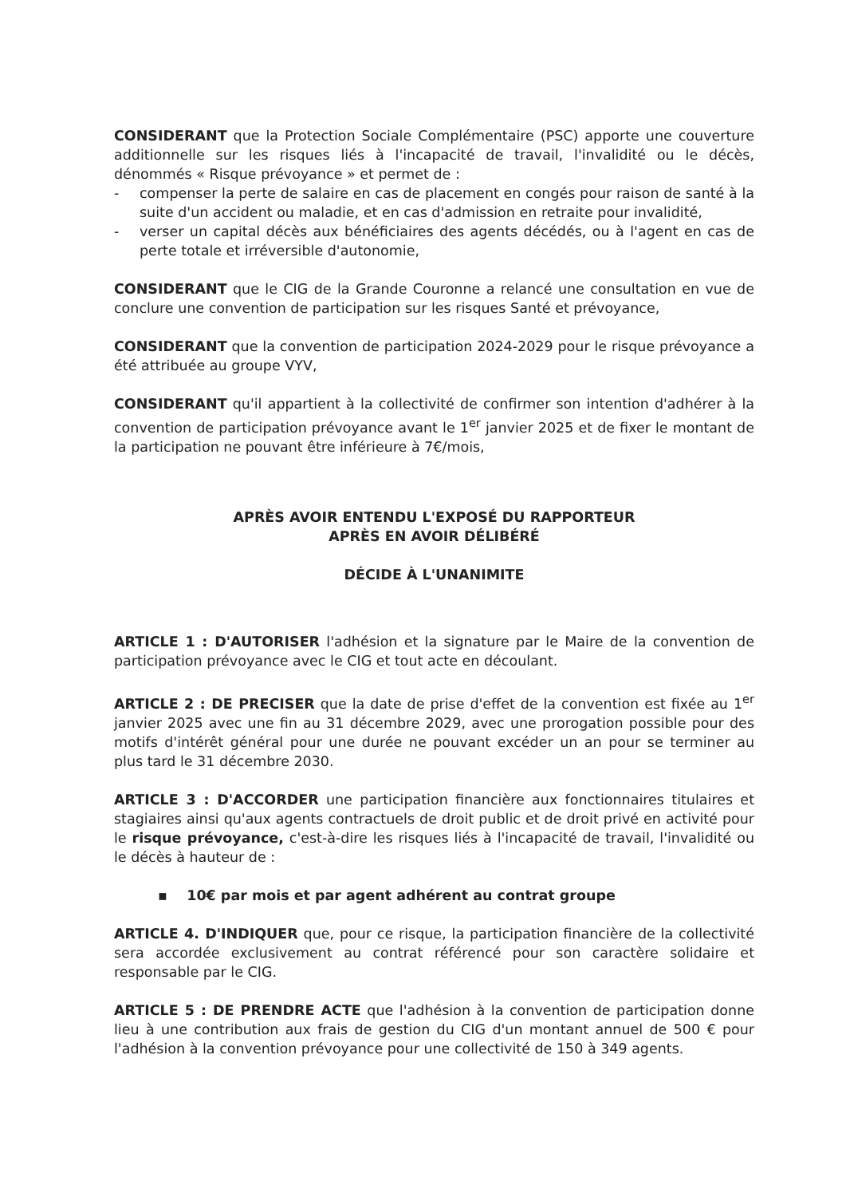CONSIDERANT que la Protection Sociale Complémentaire (PSC) apporte une couverture additionnelle sur les risques liés à l'incapacité de travail, l'invalidité ou le décès, dénommés « Risque prévoyance » et permet de :
- compenser la perte de salaire en cas de placement en congés pour raison de santé à la suite d'un accident ou maladie, et en cas d'admission en retraite pour invalidité,
- verser un capital décès aux bénéficiaires des agents décédés, ou à l'agent en cas de perte totale et irréversible d'autonomie,
CONSIDERANT que le CIG de la Grande Couronne a relancé une consultation en vue de conclure une convention de participation sur les risques Santé et prévoyance,
CONSIDERANT que la convention de participation 2024-2029 pour le risque prévoyance a été attribuée au groupe VYV,
CONSIDERANT qu'il appartient à la collectivité de confirmer son intention d'adhérer à la convention de participation prévoyance avant le 1<sup>er</sup> janvier 2025 et de fixer le montant de la participation ne pouvant être inférieure à 7€/mois,
APRÈS AVOIR ENTENDU L'EXPOSÉ DU RAPPORTEUR
APRÈS EN AVOIR DÉLIBÉRÉ
DÉCIDE À L'UNANIMITE
ARTICLE 1 : D'AUTORISER l'adhésion et la signature par le Maire de la convention de participation prévoyance avec le CIG et tout acte en découlant.
ARTICLE 2 : DE PRECISER que la date de prise d'effet de la convention est fixée au 1<sup>er</sup> janvier 2025 avec une fin au 31 décembre 2029, avec une prorogation possible pour des motifs d'intérêt général pour une durée ne pouvant excéder un an pour se terminer au plus tard le 31 décembre 2030.
ARTICLE 3 : D'ACCORDER une participation financière aux fonctionnaires titulaires et stagiaires ainsi qu'aux agents contractuels de droit public et de droit privé en activité pour le risque prévoyance, c'est-à-dire les risques liés à l'incapacité de travail, l'invalidité ou le décès à hauteur de :
▪ 10€ par mois et par agent adhérent au contrat groupe
ARTICLE 4. D'INDIQUER que, pour ce risque, la participation financière de la collectivité sera accordée exclusivement au contrat référencé pour son caractère solidaire et responsable par le CIG.
ARTICLE 5 : DE PRENDRE ACTE que l'adhésion à la convention de participation donne lieu à une contribution aux frais de gestion du CIG d'un montant annuel de 500 € pour l'adhésion à la convention prévoyance pour une collectivité de 150 à 349 agents.